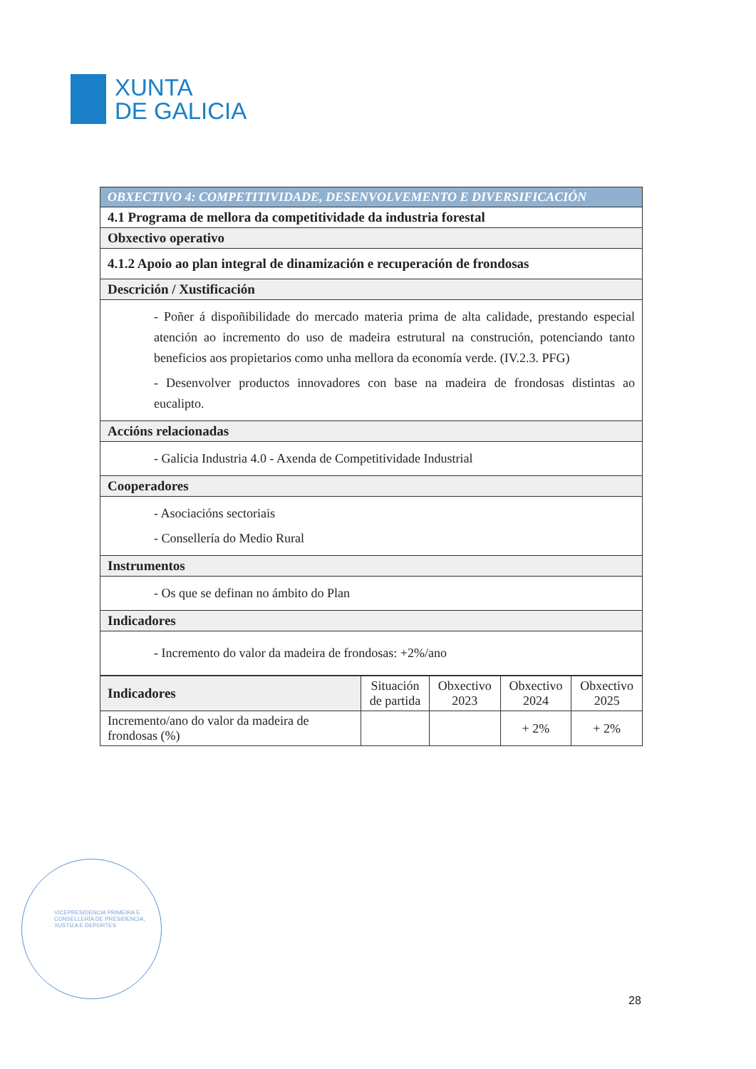XUNTA
DE GALICIA
| OBXECTIVO 4: COMPETITIVIDADE, DESENVOLVEMENTO E DIVERSIFICACIÓN |
| 4.1 Programa de mellora da competitividade da industria forestal |
| Obxectivo operativo |
| 4.1.2 Apoio ao plan integral de dinamización e recuperación de frondosas |
| Descrición / Xustificación |
| - Poñer á dispoñibilidade do mercado materia prima de alta calidade, prestando especial atención ao incremento do uso de madeira estrutural na construción, potenciando tanto beneficios aos propietarios como unha mellora da economía verde. (IV.2.3. PFG) - Desenvolver productos innovadores con base na madeira de frondosas distintas ao eucalipto. |
| Accións relacionadas |
| - Galicia Industria 4.0 - Axenda de Competitividade Industrial |
| Cooperadores |
| - Asociacións sectoriais - Consellería do Medio Rural |
| Instrumentos |
| - Os que se definan no ámbito do Plan |
| Indicadores |
| - Incremento do valor da madeira de frondosas: +2%/ano |
| Indicadores | Situación de partida | Obxectivo 2023 | Obxectivo 2024 | Obxectivo 2025 |
| --- | --- | --- | --- | --- |
| Incremento/ano do valor da madeira de frondosas (%) | | | + 2% | + 2% |
VICEPRESIDENCIA PRIMEIRA E
CONSELLERÍA DE PRESIDENCIA,
XUSTIZA E DEPORTES
28